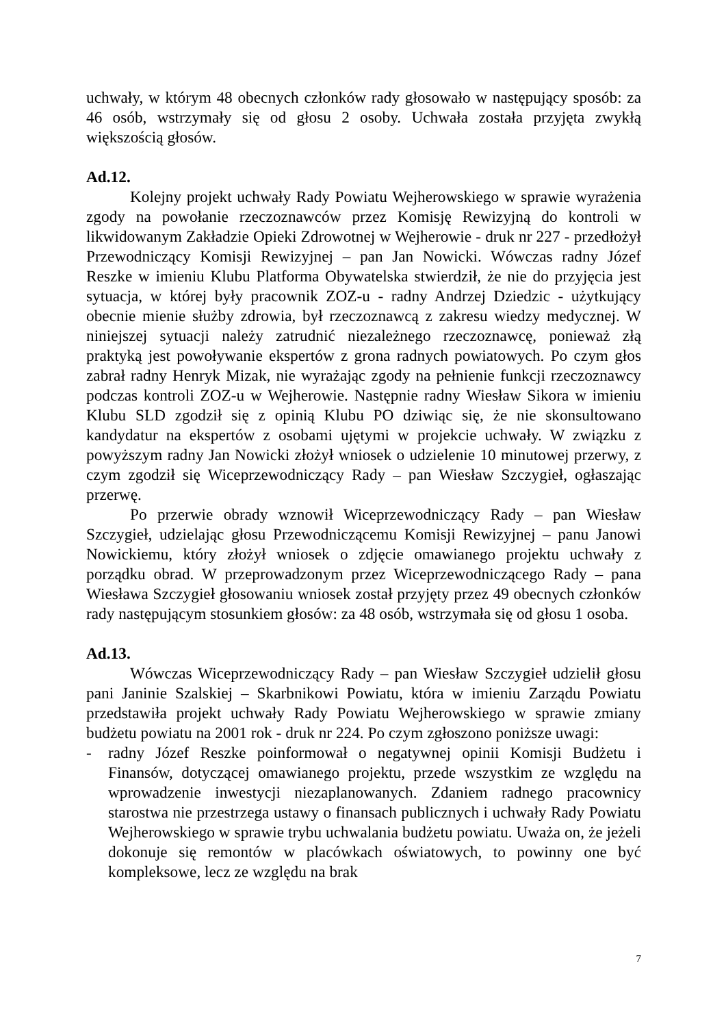uchwały, w którym 48 obecnych członków rady głosowało w następujący sposób: za 46 osób, wstrzymały się od głosu 2 osoby. Uchwała została przyjęta zwykłą większością głosów.
Ad.12.
Kolejny projekt uchwały Rady Powiatu Wejherowskiego w sprawie wyrażenia zgody na powołanie rzeczoznawców przez Komisję Rewizyjną do kontroli w likwidowanym Zakładzie Opieki Zdrowotnej w Wejherowie - druk nr 227 - przedłożył Przewodniczący Komisji Rewizyjnej – pan Jan Nowicki. Wówczas radny Józef Reszke w imieniu Klubu Platforma Obywatelska stwierdził, że nie do przyjęcia jest sytuacja, w której były pracownik ZOZ-u - radny Andrzej Dziedzic - użytkujący obecnie mienie służby zdrowia, był rzeczoznawcą z zakresu wiedzy medycznej. W niniejszej sytuacji należy zatrudnić niezależnego rzeczoznawcę, ponieważ złą praktyką jest powoływanie ekspertów z grona radnych powiatowych. Po czym głos zabrał radny Henryk Mizak, nie wyrażając zgody na pełnienie funkcji rzeczoznawcy podczas kontroli ZOZ-u w Wejherowie. Następnie radny Wiesław Sikora w imieniu Klubu SLD zgodził się z opinią Klubu PO dziwiąc się, że nie skonsultowano kandydatur na ekspertów z osobami ujętymi w projekcie uchwały. W związku z powyższym radny Jan Nowicki złożył wniosek o udzielenie 10 minutowej przerwy, z czym zgodził się Wiceprzewodniczący Rady – pan Wiesław Szczygieł, ogłaszając przerwę.
Po przerwie obrady wznowił Wiceprzewodniczący Rady – pan Wiesław Szczygieł, udzielając głosu Przewodniczącemu Komisji Rewizyjnej – panu Janowi Nowickiemu, który złożył wniosek o zdjęcie omawianego projektu uchwały z porządku obrad. W przeprowadzonym przez Wiceprzewodniczącego Rady – pana Wiesława Szczygieł głosowaniu wniosek został przyjęty przez 49 obecnych członków rady następującym stosunkiem głosów: za 48 osób, wstrzymała się od głosu 1 osoba.
Ad.13.
Wówczas Wiceprzewodniczący Rady – pan Wiesław Szczygieł udzielił głosu pani Janinie Szalskiej – Skarbnikowi Powiatu, która w imieniu Zarządu Powiatu przedstawiła projekt uchwały Rady Powiatu Wejherowskiego w sprawie zmiany budżetu powiatu na 2001 rok - druk nr 224. Po czym zgłoszono poniższe uwagi:
- radny Józef Reszke poinformował o negatywnej opinii Komisji Budżetu i Finansów, dotyczącej omawianego projektu, przede wszystkim ze względu na wprowadzenie inwestycji niezaplanowanych. Zdaniem radnego pracownicy starostwa nie przestrzega ustawy o finansach publicznych i uchwały Rady Powiatu Wejherowskiego w sprawie trybu uchwalania budżetu powiatu. Uważa on, że jeżeli dokonuje się remontów w placówkach oświatowych, to powinny one być kompleksowe, lecz ze względu na brak
7